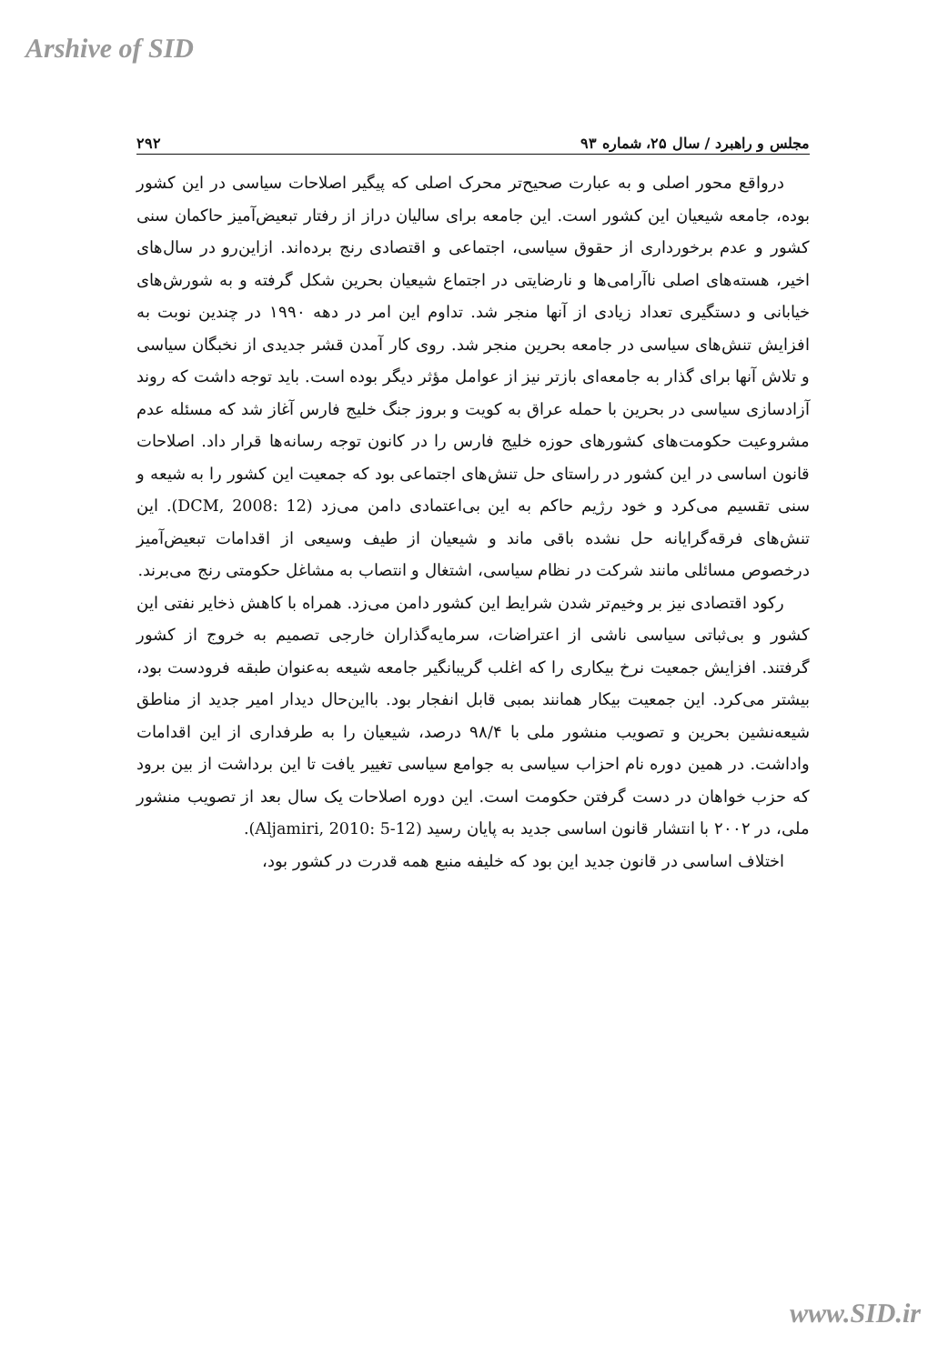Arshive of SID
مجلس و راهبرد / سال ۲۵، شماره ۹۳ ۲۹۲
درواقع محور اصلی و به عبارت صحیح‌تر محرک اصلی که پیگیر اصلاحات سیاسی در این کشور بوده، جامعه شیعیان این کشور است. این جامعه برای سالیان دراز از رفتار تبعیض‌آمیز حاکمان سنی کشور و عدم برخورداری از حقوق سیاسی، اجتماعی و اقتصادی رنج برده‌اند. ازاین‌رو در سال‌های اخیر، هسته‌های اصلی ناآرامی‌ها و نارضایتی در اجتماع شیعیان بحرین شکل گرفته و به شورش‌های خیابانی و دستگیری تعداد زیادی از آنها منجر شد. تداوم این امر در دهه ۱۹۹۰ در چندین نوبت به افزایش تنش‌های سیاسی در جامعه بحرین منجر شد. روی کار آمدن قشر جدیدی از نخبگان سیاسی و تلاش آنها برای گذار به جامعه‌ای بازتر نیز از عوامل مؤثر دیگر بوده است. باید توجه داشت که روند آزادسازی سیاسی در بحرین با حمله عراق به کویت و بروز جنگ خلیج فارس آغاز شد که مسئله عدم مشروعیت حکومت‌های کشورهای حوزه خلیج فارس را در کانون توجه رسانه‌ها قرار داد. اصلاحات قانون اساسی در این کشور در راستای حل تنش‌های اجتماعی بود که جمعیت این کشور را به شیعه و سنی تقسیم می‌کرد و خود رژیم حاکم به این بی‌اعتمادی دامن می‌زد (DCM, 2008: 12). این تنش‌های فرقه‌گرایانه حل نشده باقی ماند و شیعیان از طیف وسیعی از اقدامات تبعیض‌آمیز درخصوص مسائلی مانند شرکت در نظام سیاسی، اشتغال و انتصاب به مشاغل حکومتی رنج می‌برند.
رکود اقتصادی نیز بر وخیم‌تر شدن شرایط این کشور دامن می‌زد. همراه با کاهش ذخایر نفتی این کشور و بی‌ثباتی سیاسی ناشی از اعتراضات، سرمایه‌گذاران خارجی تصمیم به خروج از کشور گرفتند. افزایش جمعیت نرخ بیکاری را که اغلب گریبانگیر جامعه شیعه به‌عنوان طبقه فرودست بود، بیشتر می‌کرد. این جمعیت بیکار همانند بمبی قابل انفجار بود. بااین‌حال دیدار امیر جدید از مناطق شیعه‌نشین بحرین و تصویب منشور ملی با ۹۸/۴ درصد، شیعیان را به طرفداری از این اقدامات واداشت. در همین دوره نام احزاب سیاسی به جوامع سیاسی تغییر یافت تا این برداشت از بین برود که حزب خواهان در دست گرفتن حکومت است. این دوره اصلاحات یک سال بعد از تصویب منشور ملی، در ۲۰۰۲ با انتشار قانون اساسی جدید به پایان رسید (Aljamiri, 2010: 5-12).
اختلاف اساسی در قانون جدید این بود که خلیفه منبع همه قدرت در کشور بود،
www.SID.ir